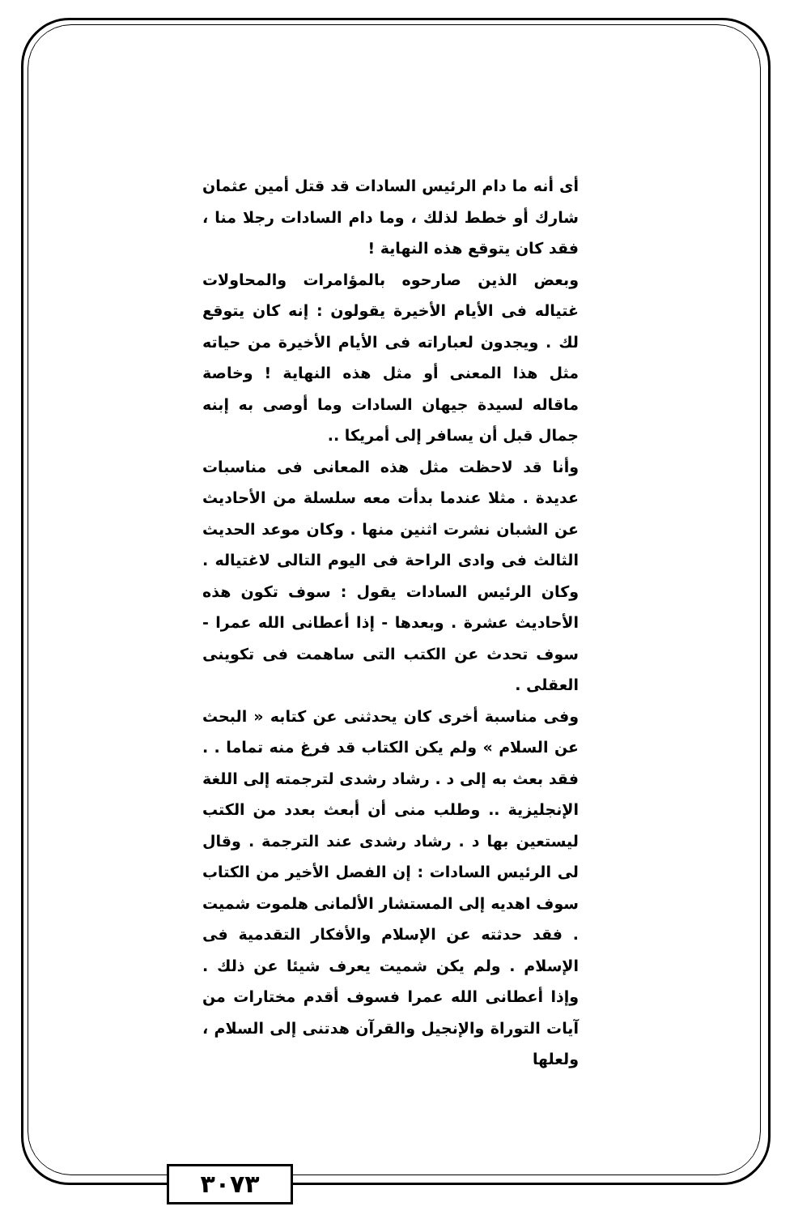أى أنه ما دام الرئيس السادات قد قتل أمين عثمان شارك أو خطط لذلك ، وما دام السادات رجلا منا ، فقد كان يتوقع هذه النهاية !
وبعض الذين صارحوه بالمؤامرات والمحاولات غتياله فى الأيام الأخيرة يقولون : إنه كان يتوقع لك . ويجدون لعباراته فى الأيام الأخيرة من حياته مثل هذا المعنى أو مثل هذه النهاية ! وخاصة ماقاله لسيدة جيهان السادات وما أوصى به إبنه جمال قبل أن يسافر إلى أمريكا ..
وأنا قد لاحظت مثل هذه المعانى فى مناسبات عديدة . مثلا عندما بدأت معه سلسلة من الأحاديث عن الشبان نشرت اثنين منها . وكان موعد الحديث الثالث فى وادى الراحة فى اليوم التالى لاغتياله . وكان الرئيس السادات يقول : سوف تكون هذه الأحاديث عشرة . وبعدها - إذا أعطانى الله عمرا - سوف تحدث عن الكتب التى ساهمت فى تكوينى العقلى .
وفى مناسبة أخرى كان يحدثنى عن كتابه « البحث عن السلام » ولم يكن الكتاب قد فرغ منه تماما . . فقد بعث به إلى د . رشاد رشدى لترجمته إلى اللغة الإنجليزية .. وطلب منى أن أبعث بعدد من الكتب ليستعين بها د . رشاد رشدى عند الترجمة . وقال لى الرئيس السادات : إن الفصل الأخير من الكتاب سوف اهديه إلى المستشار الألمانى هلموت شميت . فقد حدثته عن الإسلام والأفكار التقدمية فى الإسلام . ولم يكن شميت يعرف شيئا عن ذلك . وإذا أعطانى الله عمرا فسوف أقدم مختارات من آيات التوراة والإنجيل والقرآن هدتنى إلى السلام ، ولعلها
٣٠٧٣